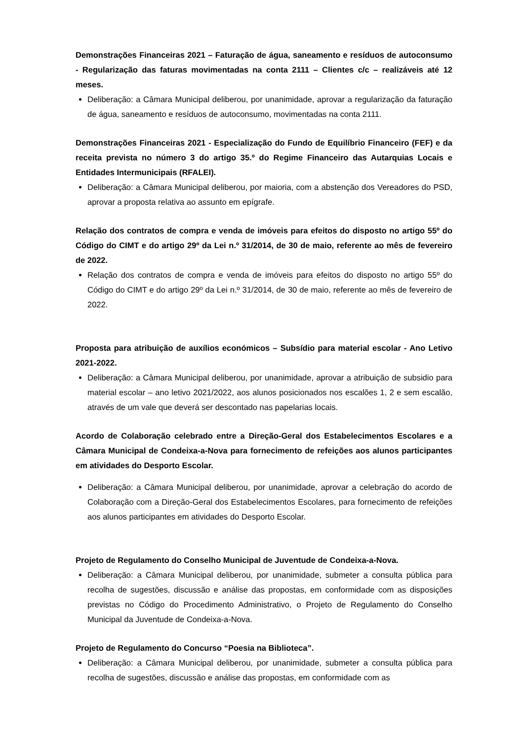Demonstrações Financeiras 2021 – Faturação de água, saneamento e resíduos de autoconsumo - Regularização das faturas movimentadas na conta 2111 – Clientes c/c – realizáveis até 12 meses.
Deliberação: a Câmara Municipal deliberou, por unanimidade, aprovar a regularização da faturação de água, saneamento e resíduos de autoconsumo, movimentadas na conta 2111.
Demonstrações Financeiras 2021 - Especialização do Fundo de Equilíbrio Financeiro (FEF) e da receita prevista no número 3 do artigo 35.º do Regime Financeiro das Autarquias Locais e Entidades Intermunicipais (RFALEI).
Deliberação: a Câmara Municipal deliberou, por maioria, com a abstenção dos Vereadores do PSD, aprovar a proposta relativa ao assunto em epígrafe.
Relação dos contratos de compra e venda de imóveis para efeitos do disposto no artigo 55º do Código do CIMT e do artigo 29º da Lei n.º 31/2014, de 30 de maio, referente ao mês de fevereiro de 2022.
Relação dos contratos de compra e venda de imóveis para efeitos do disposto no artigo 55º do Código do CIMT e do artigo 29º da Lei n.º 31/2014, de 30 de maio, referente ao mês de fevereiro de 2022.
Proposta para atribuição de auxílios económicos – Subsídio para material escolar - Ano Letivo 2021-2022.
Deliberação: a Câmara Municipal deliberou, por unanimidade, aprovar a atribuição de subsidio para material escolar – ano letivo 2021/2022, aos alunos posicionados nos escalões 1, 2 e sem escalão, através de um vale que deverá ser descontado nas papelarias locais.
Acordo de Colaboração celebrado entre a Direção-Geral dos Estabelecimentos Escolares e a Câmara Municipal de Condeixa-a-Nova para fornecimento de refeições aos alunos participantes em atividades do Desporto Escolar.
Deliberação: a Câmara Municipal deliberou, por unanimidade, aprovar a celebração do acordo de Colaboração com a Direção-Geral dos Estabelecimentos Escolares, para fornecimento de refeições aos alunos participantes em atividades do Desporto Escolar.
Projeto de Regulamento do Conselho Municipal de Juventude de Condeixa-a-Nova.
Deliberação: a Câmara Municipal deliberou, por unanimidade, submeter a consulta pública para recolha de sugestões, discussão e análise das propostas, em conformidade com as disposições previstas no Código do Procedimento Administrativo, o Projeto de Regulamento do Conselho Municipal da Juventude de Condeixa-a-Nova.
Projeto de Regulamento do Concurso “Poesia na Biblioteca”.
Deliberação: a Câmara Municipal deliberou, por unanimidade, submeter a consulta pública para recolha de sugestões, discussão e análise das propostas, em conformidade com as